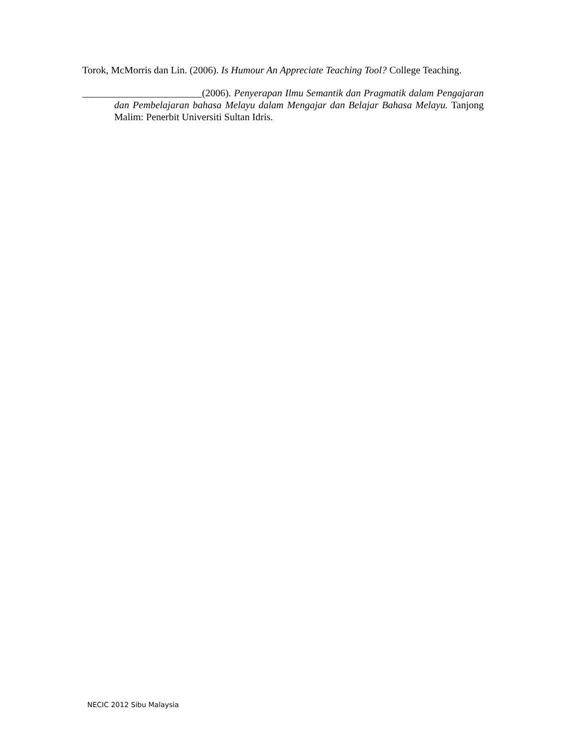Torok, McMorris dan Lin. (2006). Is Humour An Appreciate Teaching Tool? College Teaching.
________________________(2006). Penyerapan Ilmu Semantik dan Pragmatik dalam Pengajaran dan Pembelajaran bahasa Melayu dalam Mengajar dan Belajar Bahasa Melayu. Tanjong Malim: Penerbit Universiti Sultan Idris.
NECIC 2012 Sibu Malaysia